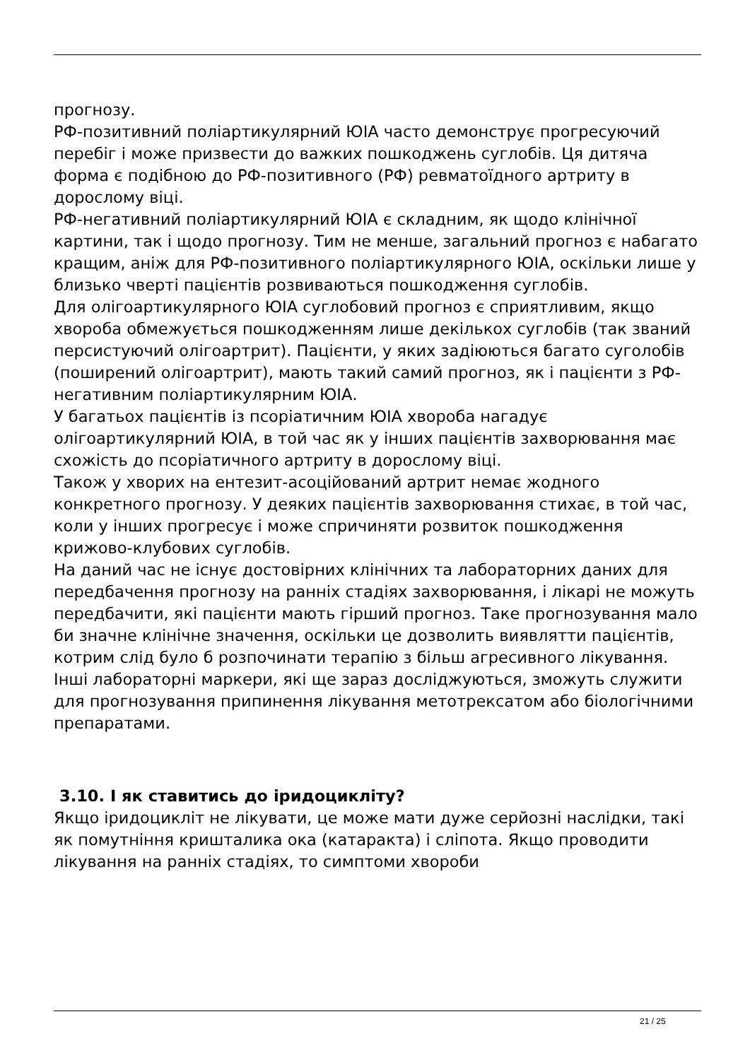прогнозу.
РФ-позитивний поліартикулярний ЮІА часто демонструє прогресуючий перебіг і може призвести до важких пошкоджень суглобів. Ця дитяча форма є подібною до РФ-позитивного (РФ) ревматоїдного артриту в дорослому віці.
РФ-негативний поліартикулярний ЮІА є складним, як щодо клінічної картини, так і щодо прогнозу. Тим не менше, загальний прогноз є набагато кращим, аніж для РФ-позитивного поліартикулярного ЮІА, оскільки лише у близько чверті пацієнтів розвиваються пошкодження суглобів.
Для олігоартикулярного ЮІА суглобовий прогноз є сприятливим, якщо хвороба обмежується пошкодженням лише декількох суглобів (так званий персистуючий олігоартрит). Пацієнти, у яких задіюються багато суголобів (поширений олігоартрит), мають такий самий прогноз, як і пацієнти з РФ-негативним поліартикулярним ЮІА.
У багатьох пацієнтів із псоріатичним ЮІА хвороба нагадує олігоартикулярний ЮІА, в той час як у інших пацієнтів захворювання має схожість до псоріатичного артриту в дорослому віці.
Також у хворих на ентезит-асоційований артрит немає жодного конкретного прогнозу. У деяких пацієнтів захворювання стихає, в той час, коли у інших прогресує і може спричиняти розвиток пошкодження крижово-клубових суглобів.
На даний час не існує достовірних клінічних та лабораторних даних для передбачення прогнозу на ранніх стадіях захворювання, і лікарі не можуть передбачити, які пацієнти мають гірший прогноз. Таке прогнозування мало би значне клінічне значення, оскільки це дозволить виявлятти пацієнтів, котрим слід було б розпочинати терапію з більш агресивного лікування. Інші лабораторні маркери, які ще зараз досліджуються, зможуть служити для прогнозування припинення лікування метотрексатом або біологічними препаратами.
3.10. І як ставитись до іридоцикліту?
Якщо іридоцикліт не лікувати, це може мати дуже серйозні наслідки, такі як помутніння кришталика ока (катаракта) і сліпота. Якщо проводити лікування на ранніх стадіях, то симптоми хвороби
21 / 25